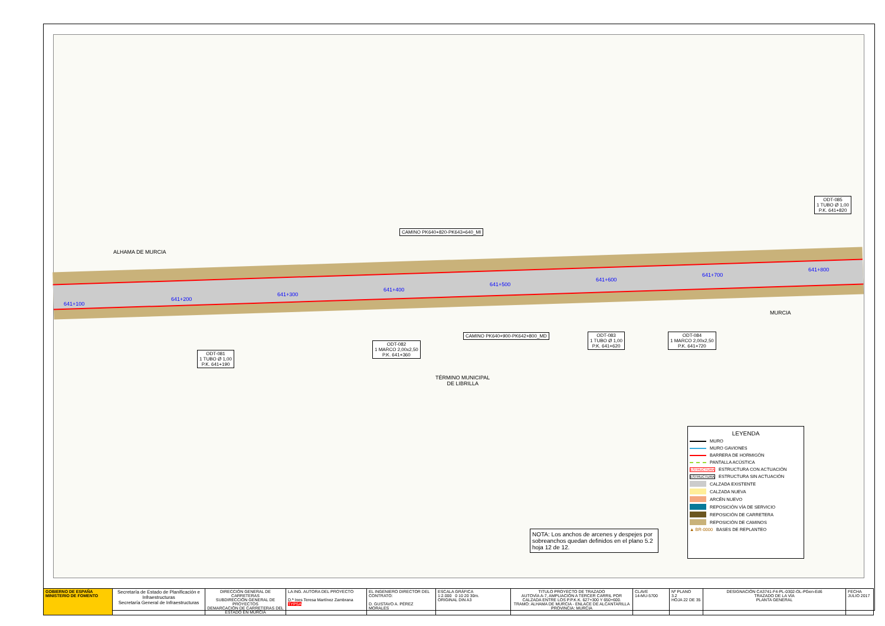ALHAMA DE MURCIA
MURCIA
TÉRMINO MUNICIPAL
DE LIBRILLA
CAMINO PK640+820-PK643+640_MI
CAMINO PK640+900-PK642+800_MD
ODT-081
1 TUBO Ø 1,00
P.K. 641+190
ODT-082
1 MARCO 2,00x2,50
P.K. 641+360
ODT-083
1 TUBO Ø 1,00
P.K. 641+620
ODT-084
1 MARCO 2,00x2,50
P.K. 641+720
ODT-085
1 TUBO Ø 1,00
P.K. 641+820
641+100
641+200
641+300
641+400
641+500
641+600
641+700
641+800
LEYENDA
MURO
MURO GAVIONES
BARRERA DE HORMIGÓN
PANTALLA ACÚSTICA
ESTRUCTURA ESTRUCTURA CON ACTUACIÓN
ESTRUCTURA ESTRUCTURA SIN ACTUACIÓN
CALZADA EXISTENTE
CALZADA NUEVA
ARCÉN NUEVO
REPOSICIÓN VÍA DE SERVICIO
REPOSICIÓN DE CARRETERA
REPOSICIÓN DE CAMINOS
▲ BR-0000 BASES DE REPLANTEO
NOTA: Los anchos de arcenes y despejes por sobreanchos quedan definidos en el plano 5.2 hoja 12 de 12.
| GOBIERNO DE ESPAÑA MINISTERIO DE FOMENTO | Secretaría de Estado de Planificación e Infraestructuras Secretaría General de Infraestructuras | DIRECCIÓN GENERAL DE CARRETERAS SUBDIRECCIÓN GENERAL DE PROYECTOS DEMARCACIÓN DE CARRETERAS DEL ESTADO EN MURCIA | LA ING. AUTORA DEL PROYECTO D.ª Ines Teresa Martínez Zambrana TYPSA | EL INGENIERO DIRECTOR DEL CONTRATO: D. GUSTAVO A. PÉREZ MORALES | ESCALA GRÁFICA 1:2.000 0 10 20 30m. ORIGINAL DIN A3 | TITULO PROYECTO DE TRAZADO AUTOVÍA A-7, AMPLIACIÓN A TERCER CARRIL POR CALZADA ENTRE LOS P.P.K.K. 627+300 Y 650+600. TRAMO: ALHAMA DE MURCIA - ENLACE DE ALCANTARILLA PROVINCIA: MURCIA | CLAVE 14-MU-5700 | Nº PLANO 3.2 HOJA 22 DE 35 | DESIGNACIÓN CA3741-F4-PL-0302-OL-PGen-Ed6 TRAZADO DE LA VÍA PLANTA GENERAL | FECHA JULIO 2017 |